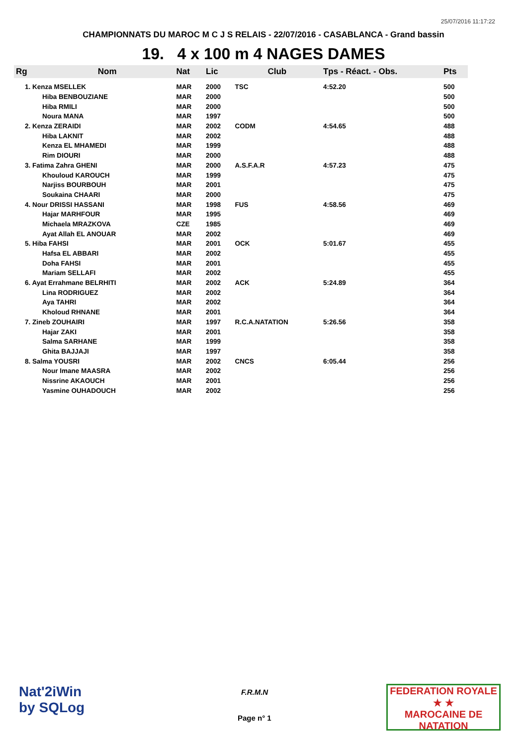25/07/2016 11:17:22
CHAMPIONNATS DU MAROC M C J S RELAIS - 22/07/2016 - CASABLANCA - Grand bassin
19. 4 x 100 m 4 NAGES DAMES
| Rg | Nom | Nat | Lic | Club | Tps - Réact. - Obs. | Pts |
| --- | --- | --- | --- | --- | --- | --- |
| 1. Kenza MSELLEK | | MAR | 2000 | TSC | 4:52.20 | 500 |
| | Hiba BENBOUZIANE | MAR | 2000 | | | 500 |
| | Hiba RMILI | MAR | 2000 | | | 500 |
| | Noura MANA | MAR | 1997 | | | 500 |
| 2. Kenza ZERAIDI | | MAR | 2002 | CODM | 4:54.65 | 488 |
| | Hiba LAKNIT | MAR | 2002 | | | 488 |
| | Kenza EL MHAMEDI | MAR | 1999 | | | 488 |
| | Rim DIOURI | MAR | 2000 | | | 488 |
| 3. Fatima Zahra GHENI | | MAR | 2000 | A.S.F.A.R | 4:57.23 | 475 |
| | Khouloud KAROUCH | MAR | 1999 | | | 475 |
| | Narjiss BOURBOUH | MAR | 2001 | | | 475 |
| | Soukaina CHAARI | MAR | 2000 | | | 475 |
| 4. Nour DRISSI HASSANI | | MAR | 1998 | FUS | 4:58.56 | 469 |
| | Hajar MARHFOUR | MAR | 1995 | | | 469 |
| | Michaela MRAZKOVA | CZE | 1985 | | | 469 |
| | Ayat Allah EL ANOUAR | MAR | 2002 | | | 469 |
| 5. Hiba FAHSI | | MAR | 2001 | OCK | 5:01.67 | 455 |
| | Hafsa EL ABBARI | MAR | 2002 | | | 455 |
| | Doha FAHSI | MAR | 2001 | | | 455 |
| | Mariam SELLAFI | MAR | 2002 | | | 455 |
| 6. Ayat Errahmane BELRHITI | | MAR | 2002 | ACK | 5:24.89 | 364 |
| | Lina RODRIGUEZ | MAR | 2002 | | | 364 |
| | Aya TAHRI | MAR | 2002 | | | 364 |
| | Kholoud RHNANE | MAR | 2001 | | | 364 |
| 7. Zineb ZOUHAIRI | | MAR | 1997 | R.C.A.NATATION | 5:26.56 | 358 |
| | Hajar ZAKI | MAR | 2001 | | | 358 |
| | Salma SARHANE | MAR | 1999 | | | 358 |
| | Ghita BAJJAJI | MAR | 1997 | | | 358 |
| 8. Salma YOUSRI | | MAR | 2002 | CNCS | 6:05.44 | 256 |
| | Nour Imane MAASRA | MAR | 2002 | | | 256 |
| | Nissrine AKAOUCH | MAR | 2001 | | | 256 |
| | Yasmine OUHADOUCH | MAR | 2002 | | | 256 |
Nat'2iWin
by SQLog
F.R.M.N
Page n° 1
FEDERATION ROYALE
★ ★
MAROCAINE DE NATATION